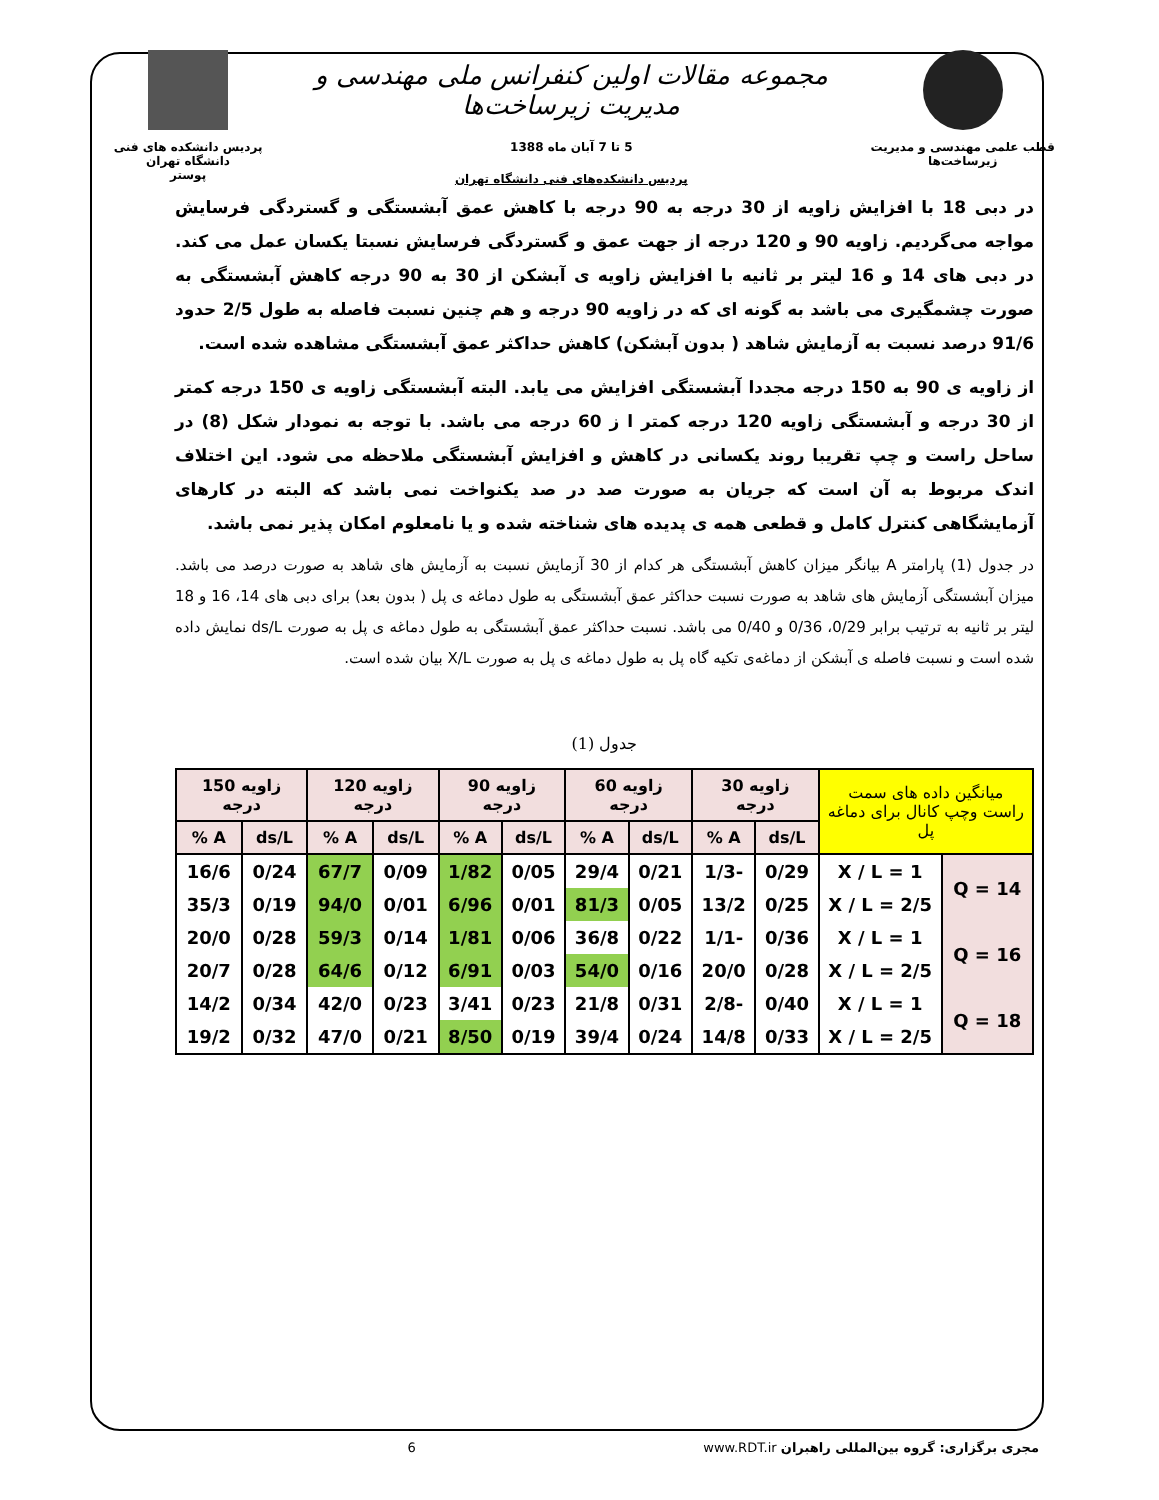قطب علمی مهندسی و مدیریت زیرساخت‌ها
مجموعه مقالات اولین کنفرانس ملی مهندسی و مدیریت زیرساخت‌ها
5 تا 7 آبان ماه 1388
پردیس دانشکده‌های فنی دانشگاه تهران
پردیس دانشکده های فنی دانشگاه تهران
پوستر
در دبی 18 با افزایش زاویه از 30 درجه به 90 درجه با کاهش عمق آبشستگی و گستردگی فرسایش مواجه می‌گردیم. زاویه 90 و 120 درجه از جهت عمق و گستردگی فرسایش نسبتا یکسان عمل می کند. در دبی های 14 و 16 لیتر بر ثانیه با افزایش زاویه ی آبشکن از 30 به 90 درجه کاهش آبشستگی به صورت چشمگیری می باشد به گونه ای که در زاویه 90 درجه و هم چنین نسبت فاصله به طول 2/5 حدود 91/6 درصد نسبت به آزمایش شاهد ( بدون آبشکن) کاهش حداکثر عمق آبشستگی مشاهده شده است.
از زاویه ی 90 به 150 درجه مجددا آبشستگی افزایش می یابد. البته آبشستگی زاویه ی 150 درجه کمتر از 30 درجه و آبشستگی زاویه 120 درجه کمتر ا ز 60 درجه می باشد. با توجه به نمودار شکل (8) در ساحل راست و چپ تقریبا روند یکسانی در کاهش و افزایش آبشستگی ملاحظه می شود. این اختلاف اندک مربوط به آن است که جریان به صورت صد در صد یکنواخت نمی باشد که البته در کارهای آزمایشگاهی کنترل کامل و قطعی همه ی پدیده های شناخته شده و یا نامعلوم امکان پذیر نمی باشد.
در جدول (1) پارامتر A بیانگر میزان کاهش آبشستگی هر کدام از 30 آزمایش نسبت به آزمایش های شاهد به صورت درصد می باشد. میزان آبشستگی آزمایش های شاهد به صورت نسبت حداکثر عمق آبشستگی به طول دماغه ی پل ( بدون بعد) برای دبی های 14، 16 و 18 لیتر بر ثانیه به ترتیب برابر 0/29، 0/36 و 0/40 می باشد. نسبت حداکثر عمق آبشستگی به طول دماغه ی پل به صورت ds/L نمایش داده شده است و نسبت فاصله ی آبشکن از دماغه‌ی تکیه گاه پل به طول دماغه ی پل به صورت X/L بیان شده است.
جدول (1)
| میانگین داده های سمت راست وچپ کانال برای دماغه پل | | زاویه 30 درجه | | زاویه 60 درجه | | زاویه 90 درجه | | زاویه 120 درجه | | زاویه 150 درجه | |
| --- | --- | --- | --- | --- | --- | --- | --- | --- | --- | --- | --- |
| | | ds/L | A % | ds/L | A % | ds/L | A % | ds/L | A % | ds/L | A % |
| Q = 14 | X / L = 1 | 0/29 | -1/3 | 0/21 | 29/4 | 0/05 | 1/82 | 0/09 | 67/7 | 0/24 | 16/6 |
| | X / L = 2/5 | 0/25 | 13/2 | 0/05 | 81/3 | 0/01 | 6/96 | 0/01 | 94/0 | 0/19 | 35/3 |
| Q = 16 | X / L = 1 | 0/36 | -1/1 | 0/22 | 36/8 | 0/06 | 1/81 | 0/14 | 59/3 | 0/28 | 20/0 |
| | X / L = 2/5 | 0/28 | 20/0 | 0/16 | 54/0 | 0/03 | 6/91 | 0/12 | 64/6 | 0/28 | 20/7 |
| Q = 18 | X / L = 1 | 0/40 | -2/8 | 0/31 | 21/8 | 0/23 | 3/41 | 0/23 | 42/0 | 0/34 | 14/2 |
| | X / L = 2/5 | 0/33 | 14/8 | 0/24 | 39/4 | 0/19 | 8/50 | 0/21 | 47/0 | 0/32 | 19/2 |
مجری برگزاری: گروه بین‌المللی راهبران www.RDT.ir 6